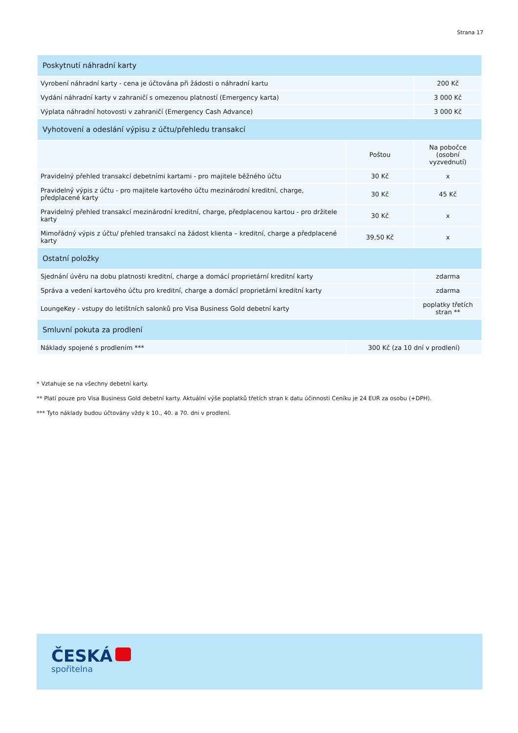Strana 17
| Poskytnutí náhradní karty | | |
| Vyrobení náhradní karty - cena je účtována při žádosti o náhradní kartu | | 200 Kč |
| Vydání náhradní karty v zahraničí s omezenou platností (Emergency karta) | | 3 000 Kč |
| Výplata náhradní hotovosti v zahraničí (Emergency Cash Advance) | | 3 000 Kč |
| Vyhotovení a odeslání výpisu z účtu/přehledu transakcí | | |
| | Poštou | Na pobočce (osobní vyzvednutí) |
| Pravidelný přehled transakcí debetními kartami - pro majitele běžného účtu | 30 Kč | x |
| Pravidelný výpis z účtu - pro majitele kartového účtu mezinárodní kreditní, charge, předplacené karty | 30 Kč | 45 Kč |
| Pravidelný přehled transakcí mezinárodní kreditní, charge, předplacenou kartou - pro držitele karty | 30 Kč | x |
| Mimořádný výpis z účtu/ přehled transakcí na žádost klienta – kreditní, charge a předplacené karty | 39,50 Kč | x |
| Ostatní položky | | |
| Sjednání úvěru na dobu platnosti kreditní, charge a domácí proprietární kreditní karty | | zdarma |
| Správa a vedení kartového účtu pro kreditní, charge a domácí proprietární kreditní karty | | zdarma |
| LoungeKey - vstupy do letištních salonků pro Visa Business Gold debetní karty | | poplatky třetích stran ** |
| Smluvní pokuta za prodlení | | |
| Náklady spojené s prodlením *** | 300 Kč (za 10 dní v prodlení) | |
* Vztahuje se na všechny debetní karty.
** Platí pouze pro Visa Business Gold debetní karty. Aktuální výše poplatků třetích stran k datu účinnosti Ceníku je 24 EUR za osobu (+DPH).
*** Tyto náklady budou účtovány vždy k 10., 40. a 70. dni v prodlení.
ČESKÁ
spořitelna